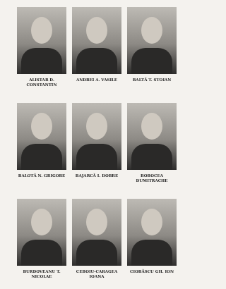ALISTAR D.
CONSTANTIN
ANDREI A. VASILE
BALTĂ T. STOIAN
BALOTĂ N. GRIGORE
BAJARCĂ I. DOBRE
BOBOCEA DUMITRACHE
BURDOVEANU T.
NICOLAE
CEBOIU-CARAGEA
IOANA
CIOBĂSCU GH. ION